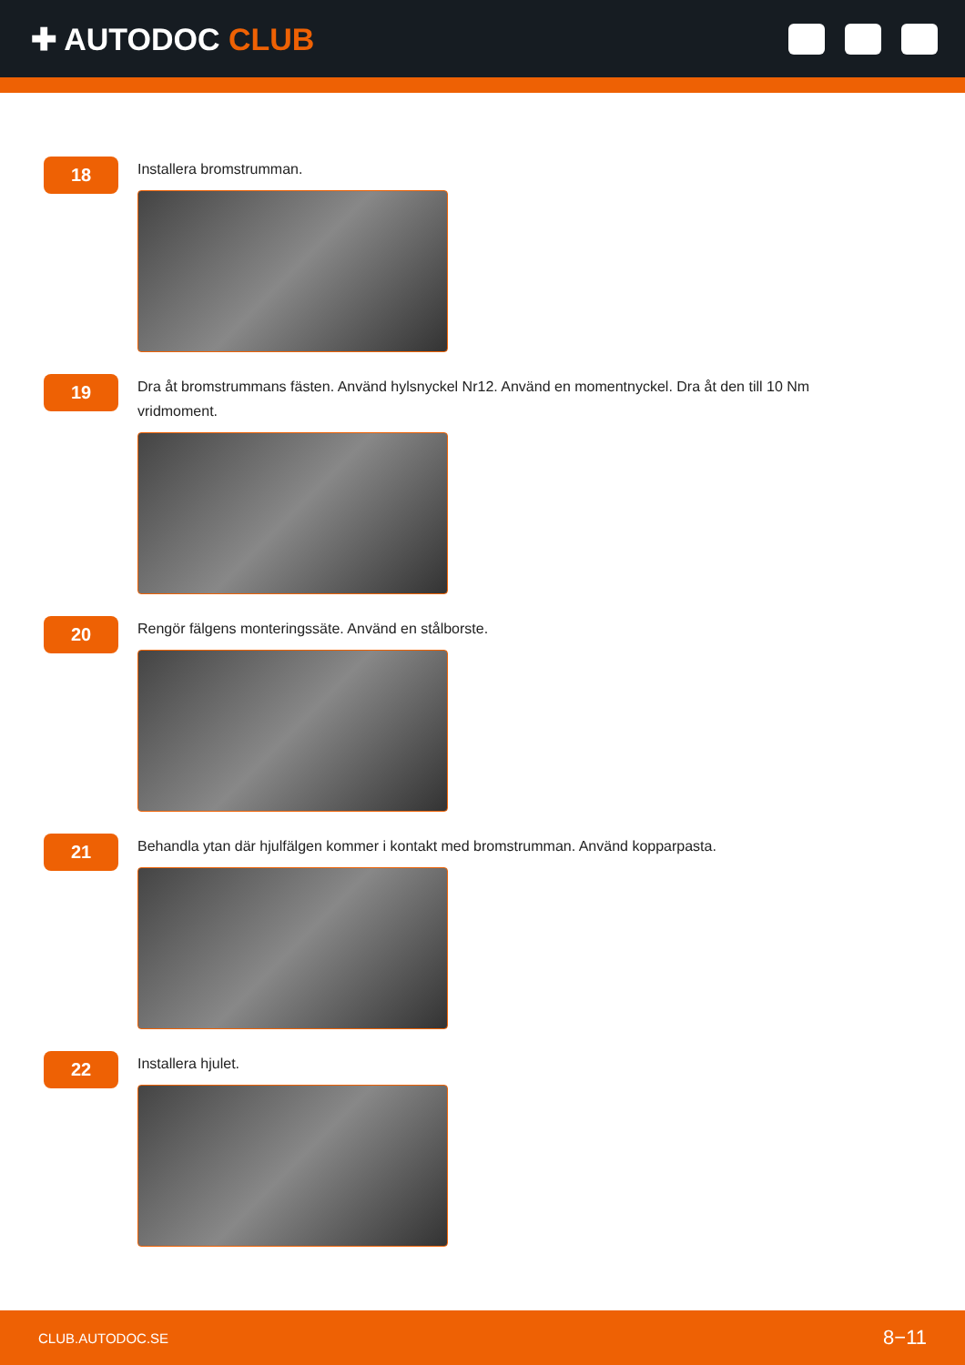✚ AUTODOC CLUB
18
Installera bromstrumman.
19
Dra åt bromstrummans fästen. Använd hylsnyckel Nr12. Använd en momentnyckel. Dra åt den till 10 Nm vridmoment.
20
Rengör fälgens monteringssäte. Använd en stålborste.
21
Behandla ytan där hjulfälgen kommer i kontakt med bromstrumman. Använd kopparpasta.
22
Installera hjulet.
CLUB.AUTODOC.SE 8−11